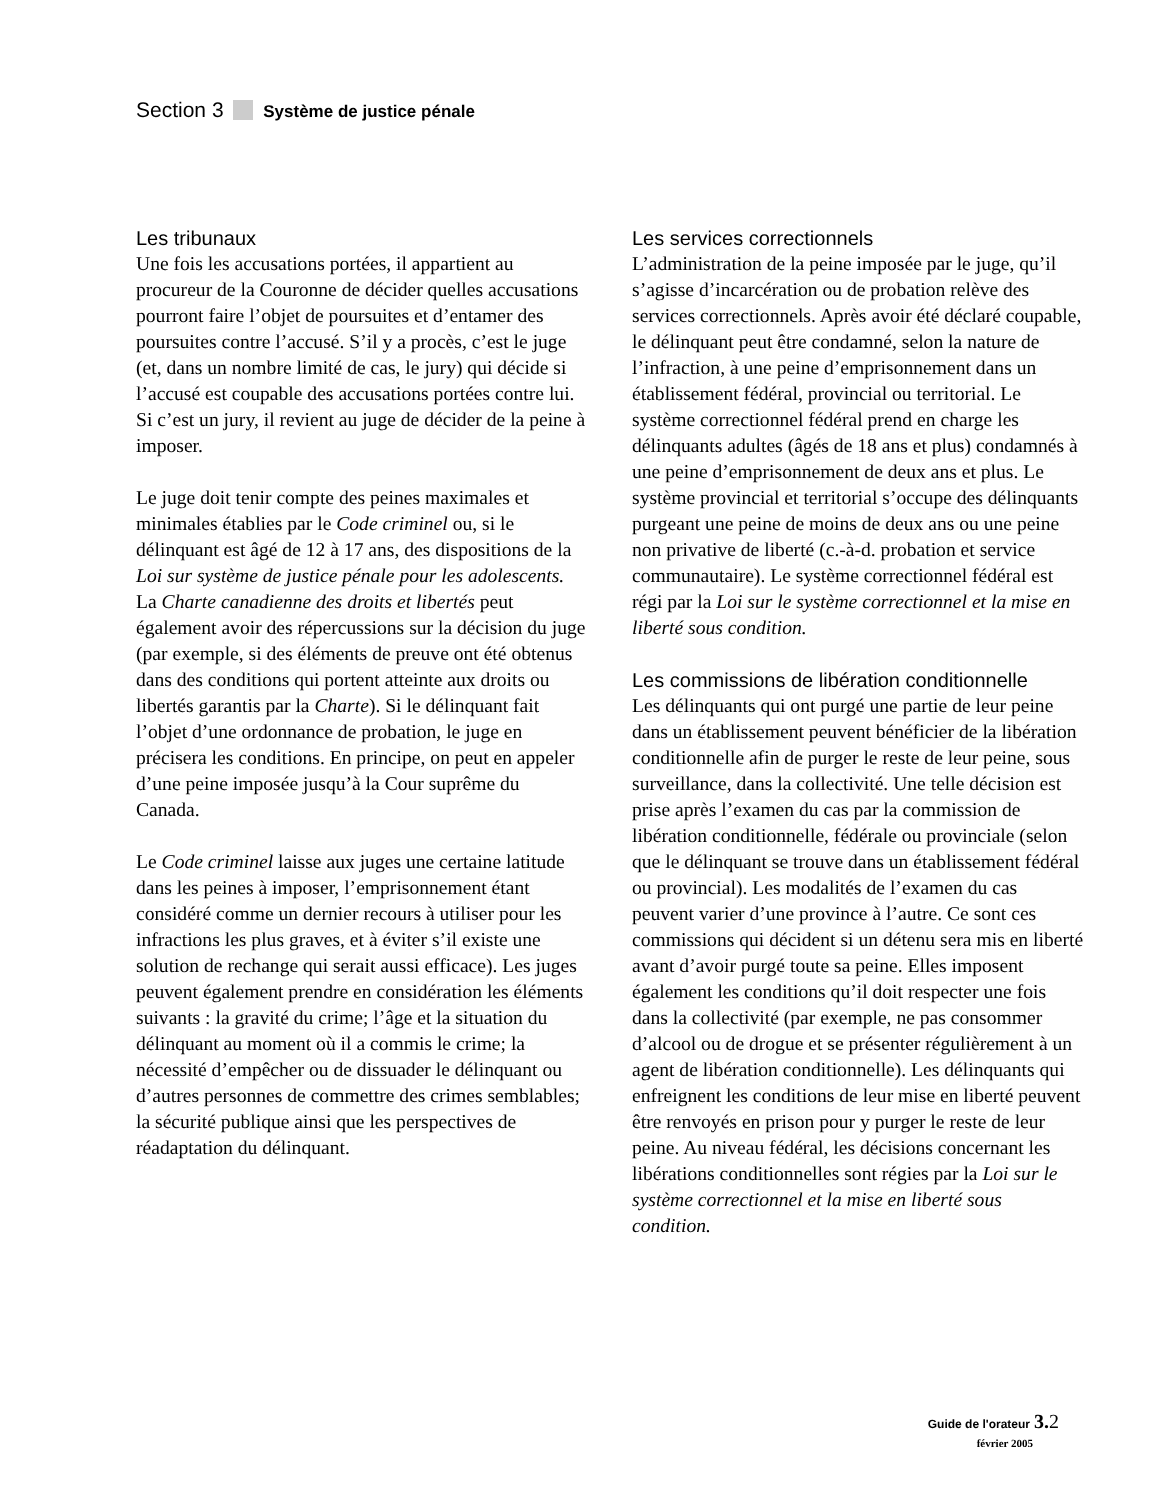Section 3 Système de justice pénale
Les tribunaux
Une fois les accusations portées, il appartient au procureur de la Couronne de décider quelles accusations pourront faire l’objet de poursuites et d’entamer des poursuites contre l’accusé. S’il y a procès, c’est le juge (et, dans un nombre limité de cas, le jury) qui décide si l’accusé est coupable des accusations portées contre lui. Si c’est un jury, il revient au juge de décider de la peine à imposer.
Le juge doit tenir compte des peines maximales et minimales établies par le Code criminel ou, si le délinquant est âgé de 12 à 17 ans, des dispositions de la Loi sur système de justice pénale pour les adolescents. La Charte canadienne des droits et libertés peut également avoir des répercussions sur la décision du juge (par exemple, si des éléments de preuve ont été obtenus dans des conditions qui portent atteinte aux droits ou libertés garantis par la Charte). Si le délinquant fait l’objet d’une ordonnance de probation, le juge en précisera les conditions. En principe, on peut en appeler d’une peine imposée jusqu’à la Cour suprême du Canada.
Le Code criminel laisse aux juges une certaine latitude dans les peines à imposer, l’emprisonnement étant considéré comme un dernier recours à utiliser pour les infractions les plus graves, et à éviter s’il existe une solution de rechange qui serait aussi efficace). Les juges peuvent également prendre en considération les éléments suivants : la gravité du crime; l’âge et la situation du délinquant au moment où il a commis le crime; la nécessité d’empêcher ou de dissuader le délinquant ou d’autres personnes de commettre des crimes semblables; la sécurité publique ainsi que les perspectives de réadaptation du délinquant.
Les services correctionnels
L’administration de la peine imposée par le juge, qu’il s’agisse d’incarcération ou de probation relève des services correctionnels. Après avoir été déclaré coupable, le délinquant peut être condamné, selon la nature de l’infraction, à une peine d’emprisonnement dans un établissement fédéral, provincial ou territorial. Le système correctionnel fédéral prend en charge les délinquants adultes (âgés de 18 ans et plus) condamnés à une peine d’emprisonnement de deux ans et plus. Le système provincial et territorial s’occupe des délinquants purgeant une peine de moins de deux ans ou une peine non privative de liberté (c.-à-d. probation et service communautaire). Le système correctionnel fédéral est régi par la Loi sur le système correctionnel et la mise en liberté sous condition.
Les commissions de libération conditionnelle
Les délinquants qui ont purgé une partie de leur peine dans un établissement peuvent bénéficier de la libération conditionnelle afin de purger le reste de leur peine, sous surveillance, dans la collectivité. Une telle décision est prise après l’examen du cas par la commission de libération conditionnelle, fédérale ou provinciale (selon que le délinquant se trouve dans un établissement fédéral ou provincial). Les modalités de l’examen du cas peuvent varier d’une province à l’autre. Ce sont ces commissions qui décident si un détenu sera mis en liberté avant d’avoir purgé toute sa peine. Elles imposent également les conditions qu’il doit respecter une fois dans la collectivité (par exemple, ne pas consommer d’alcool ou de drogue et se présenter régulièrement à un agent de libération conditionnelle). Les délinquants qui enfreignent les conditions de leur mise en liberté peuvent être renvoyés en prison pour y purger le reste de leur peine. Au niveau fédéral, les décisions concernant les libérations conditionnelles sont régies par la Loi sur le système correctionnel et la mise en liberté sous condition.
Guide de l'orateur 3. 2
février 2005